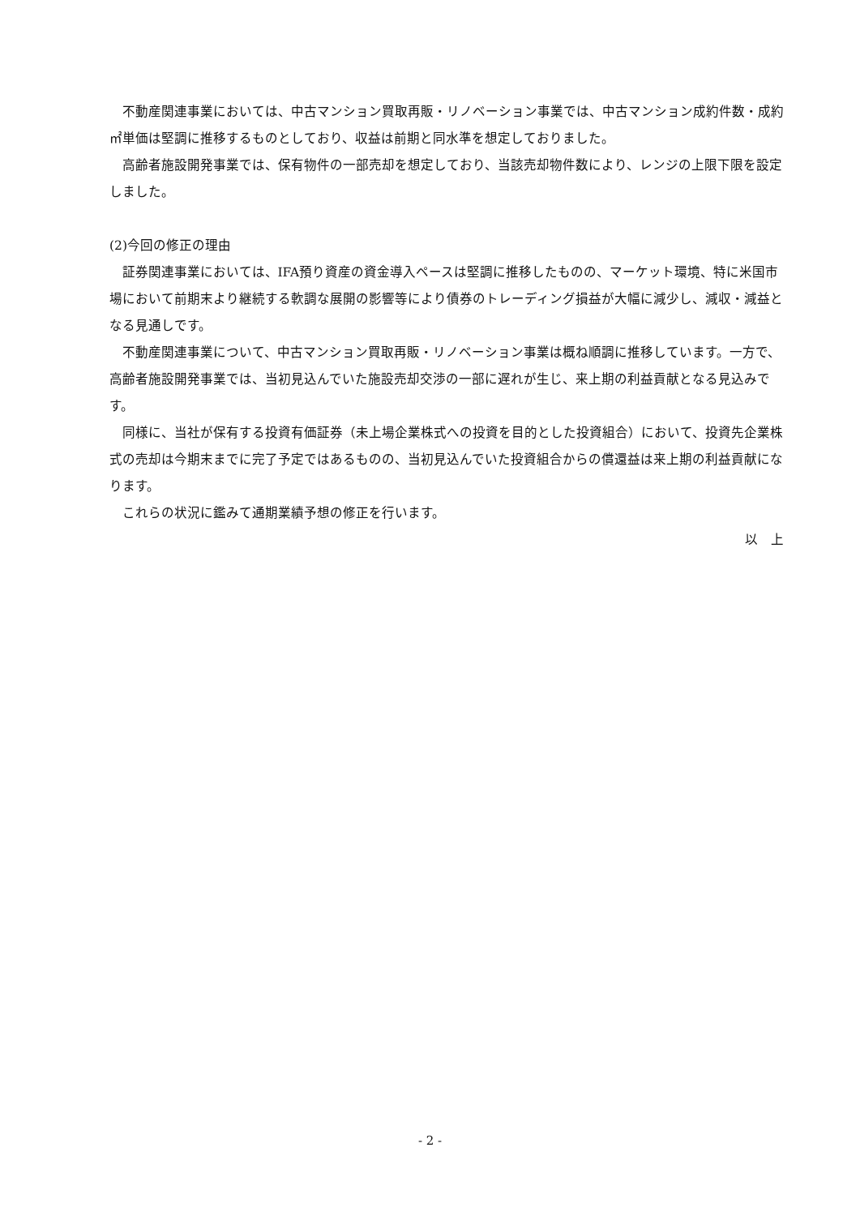不動産関連事業においては、中古マンション買取再販・リノベーション事業では、中古マンション成約件数・成約㎡単価は堅調に推移するものとしており、収益は前期と同水準を想定しておりました。
高齢者施設開発事業では、保有物件の一部売却を想定しており、当該売却物件数により、レンジの上限下限を設定しました。
(2)今回の修正の理由
証券関連事業においては、IFA預り資産の資金導入ペースは堅調に推移したものの、マーケット環境、特に米国市場において前期末より継続する軟調な展開の影響等により債券のトレーディング損益が大幅に減少し、減収・減益となる見通しです。
不動産関連事業について、中古マンション買取再販・リノベーション事業は概ね順調に推移しています。一方で、高齢者施設開発事業では、当初見込んでいた施設売却交渉の一部に遅れが生じ、来上期の利益貢献となる見込みです。
同様に、当社が保有する投資有価証券（未上場企業株式への投資を目的とした投資組合）において、投資先企業株式の売却は今期末までに完了予定ではあるものの、当初見込んでいた投資組合からの償還益は来上期の利益貢献になります。
これらの状況に鑑みて通期業績予想の修正を行います。
以　上
- 2 -